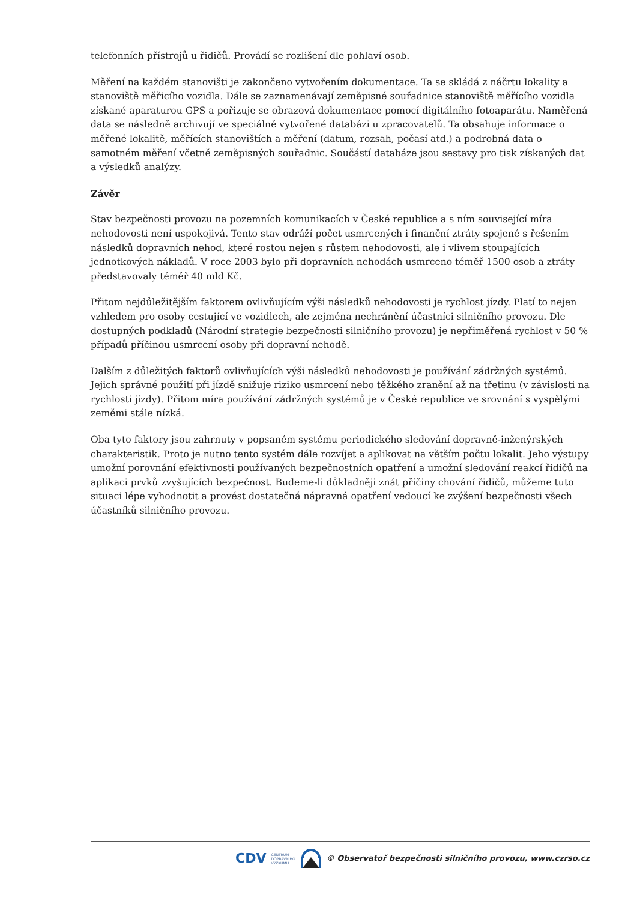telefonních přístrojů u řidičů. Provádí se rozlišení dle pohlaví osob.
Měření na každém stanovišti je zakončeno vytvořením dokumentace. Ta se skládá z náčrtu lokality a stanoviště měřicího vozidla. Dále se zaznamenávají zeměpisné souřadnice stanoviště měřícího vozidla získané aparaturou GPS a pořizuje se obrazová dokumentace pomocí digitálního fotoaparátu. Naměřená data se následně archivují ve speciálně vytvořené databázi u zpracovatelů. Ta obsahuje informace o měřené lokalitě, měřících stanovištích a měření (datum, rozsah, počasí atd.) a podrobná data o samotném měření včetně zeměpisných souřadnic. Součástí databáze jsou sestavy pro tisk získaných dat a výsledků analýzy.
Závěr
Stav bezpečnosti provozu na pozemních komunikacích v České republice a s ním související míra nehodovosti není uspokojivá. Tento stav odráží počet usmrcených i finanční ztráty spojené s řešením následků dopravních nehod, které rostou nejen s růstem nehodovosti, ale i vlivem stoupajících jednotkových nákladů. V roce 2003 bylo při dopravních nehodách usmrceno téměř 1500 osob a ztráty představovaly téměř 40 mld Kč.
Přitom nejdůležitějším faktorem ovlivňujícím výši následků nehodovosti je rychlost jízdy. Platí to nejen vzhledem pro osoby cestující ve vozidlech, ale zejména nechránění účastníci silničního provozu. Dle dostupných podkladů (Národní strategie bezpečnosti silničního provozu) je nepřiměřená rychlost v 50 % případů příčinou usmrcení osoby při dopravní nehodě.
Dalším z důležitých faktorů ovlivňujících výši následků nehodovosti je používání zádržných systémů. Jejich správné použití při jízdě snižuje riziko usmrcení nebo těžkého zranění až na třetinu (v závislosti na rychlosti jízdy). Přitom míra používání zádržných systémů je v České republice ve srovnání s vyspělými zeměmi stále nízká.
Oba tyto faktory jsou zahrnuty v popsaném systému periodického sledování dopravně-inženýrských charakteristik. Proto je nutno tento systém dále rozvíjet a aplikovat na větším počtu lokalit. Jeho výstupy umožní porovnání efektivnosti používaných bezpečnostních opatření a umožní sledování reakcí řidičů na aplikaci prvků zvyšujících bezpečnost. Budeme-li důkladněji znát příčiny chování řidičů, můžeme tuto situaci lépe vyhodnotit a provést dostatečná nápravná opatření vedoucí ke zvýšení bezpečnosti všech účastníků silničního provozu.
CDV CENTRUM
DOPRAVNÍHO
VÝZKUMU © Observatoř bezpečnosti silničního provozu, www.czrso.cz